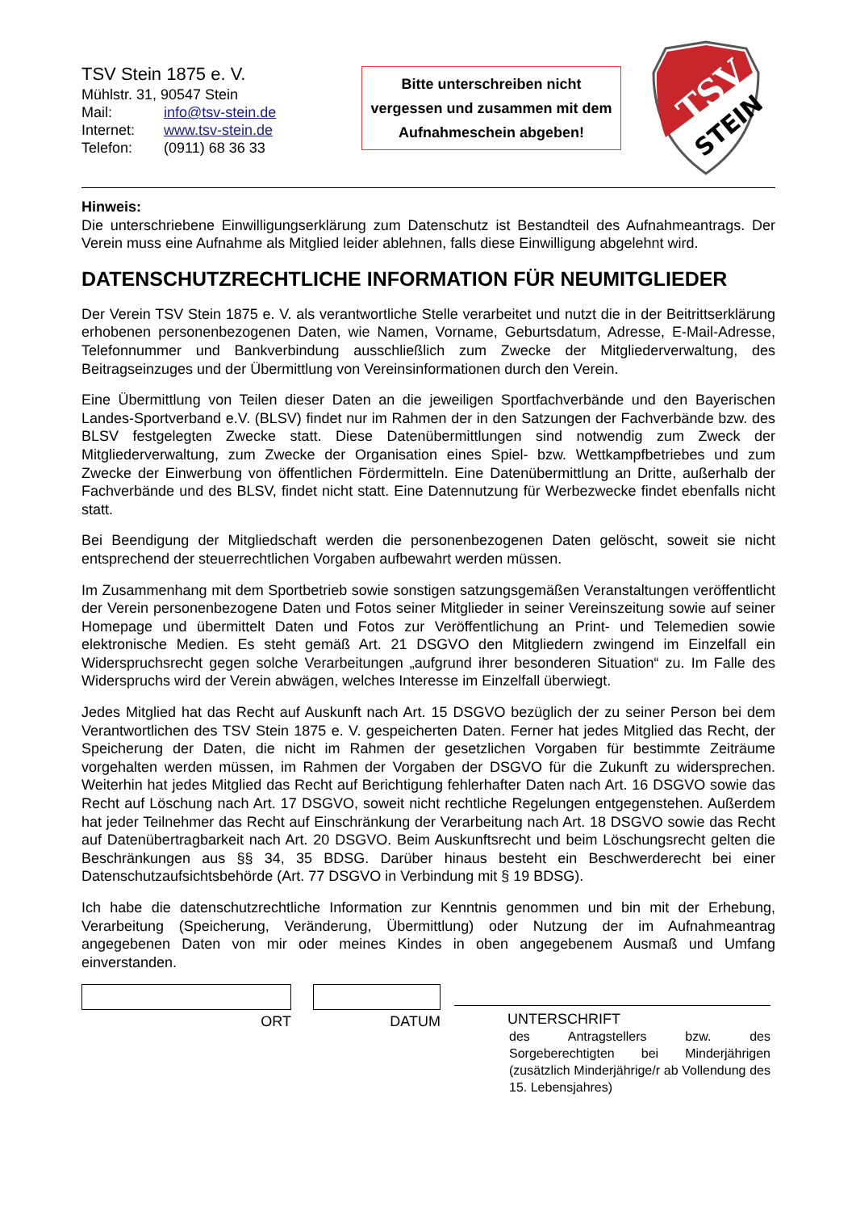TSV Stein 1875 e. V.
Mühlstr. 31, 90547 Stein
Mail: info@tsv-stein.de
Internet: www.tsv-stein.de
Telefon: (0911) 68 36 33
Bitte unterschreiben nicht vergessen und zusammen mit dem Aufnahmeschein abgeben!
TSV
STEIN
Hinweis:
Die unterschriebene Einwilligungserklärung zum Datenschutz ist Bestandteil des Aufnahmeantrags. Der Verein muss eine Aufnahme als Mitglied leider ablehnen, falls diese Einwilligung abgelehnt wird.
DATENSCHUTZRECHTLICHE INFORMATION FÜR NEUMITGLIEDER
Der Verein TSV Stein 1875 e. V. als verantwortliche Stelle verarbeitet und nutzt die in der Beitrittserklärung erhobenen personenbezogenen Daten, wie Namen, Vorname, Geburtsdatum, Adresse, E-Mail-Adresse, Telefonnummer und Bankverbindung ausschließlich zum Zwecke der Mitgliederverwaltung, des Beitragseinzuges und der Übermittlung von Vereinsinformationen durch den Verein.
Eine Übermittlung von Teilen dieser Daten an die jeweiligen Sportfachverbände und den Bayerischen Landes-Sportverband e.V. (BLSV) findet nur im Rahmen der in den Satzungen der Fachverbände bzw. des BLSV festgelegten Zwecke statt. Diese Datenübermittlungen sind notwendig zum Zweck der Mitgliederverwaltung, zum Zwecke der Organisation eines Spiel- bzw. Wettkampfbetriebes und zum Zwecke der Einwerbung von öffentlichen Fördermitteln. Eine Datenübermittlung an Dritte, außerhalb der Fachverbände und des BLSV, findet nicht statt. Eine Datennutzung für Werbezwecke findet ebenfalls nicht statt.
Bei Beendigung der Mitgliedschaft werden die personenbezogenen Daten gelöscht, soweit sie nicht entsprechend der steuerrechtlichen Vorgaben aufbewahrt werden müssen.
Im Zusammenhang mit dem Sportbetrieb sowie sonstigen satzungsgemäßen Veranstaltungen veröffentlicht der Verein personenbezogene Daten und Fotos seiner Mitglieder in seiner Vereinszeitung sowie auf seiner Homepage und übermittelt Daten und Fotos zur Veröffentlichung an Print- und Telemedien sowie elektronische Medien. Es steht gemäß Art. 21 DSGVO den Mitgliedern zwingend im Einzelfall ein Widerspruchsrecht gegen solche Verarbeitungen „aufgrund ihrer besonderen Situation“ zu. Im Falle des Widerspruchs wird der Verein abwägen, welches Interesse im Einzelfall überwiegt.
Jedes Mitglied hat das Recht auf Auskunft nach Art. 15 DSGVO bezüglich der zu seiner Person bei dem Verantwortlichen des TSV Stein 1875 e. V. gespeicherten Daten. Ferner hat jedes Mitglied das Recht, der Speicherung der Daten, die nicht im Rahmen der gesetzlichen Vorgaben für bestimmte Zeiträume vorgehalten werden müssen, im Rahmen der Vorgaben der DSGVO für die Zukunft zu widersprechen. Weiterhin hat jedes Mitglied das Recht auf Berichtigung fehlerhafter Daten nach Art. 16 DSGVO sowie das Recht auf Löschung nach Art. 17 DSGVO, soweit nicht rechtliche Regelungen entgegenstehen. Außerdem hat jeder Teilnehmer das Recht auf Einschränkung der Verarbeitung nach Art. 18 DSGVO sowie das Recht auf Datenübertragbarkeit nach Art. 20 DSGVO. Beim Auskunftsrecht und beim Löschungsrecht gelten die Beschränkungen aus §§ 34, 35 BDSG. Darüber hinaus besteht ein Beschwerderecht bei einer Datenschutzaufsichtsbehörde (Art. 77 DSGVO in Verbindung mit § 19 BDSG).
Ich habe die datenschutzrechtliche Information zur Kenntnis genommen und bin mit der Erhebung, Verarbeitung (Speicherung, Veränderung, Übermittlung) oder Nutzung der im Aufnahmeantrag angegebenen Daten von mir oder meines Kindes in oben angegebenem Ausmaß und Umfang einverstanden.
ORT DATUM UNTERSCHRIFT
des Antragstellers bzw. des Sorgeberechtigten bei Minderjährigen (zusätzlich Minderjährige/r ab Vollendung des 15. Lebensjahres)